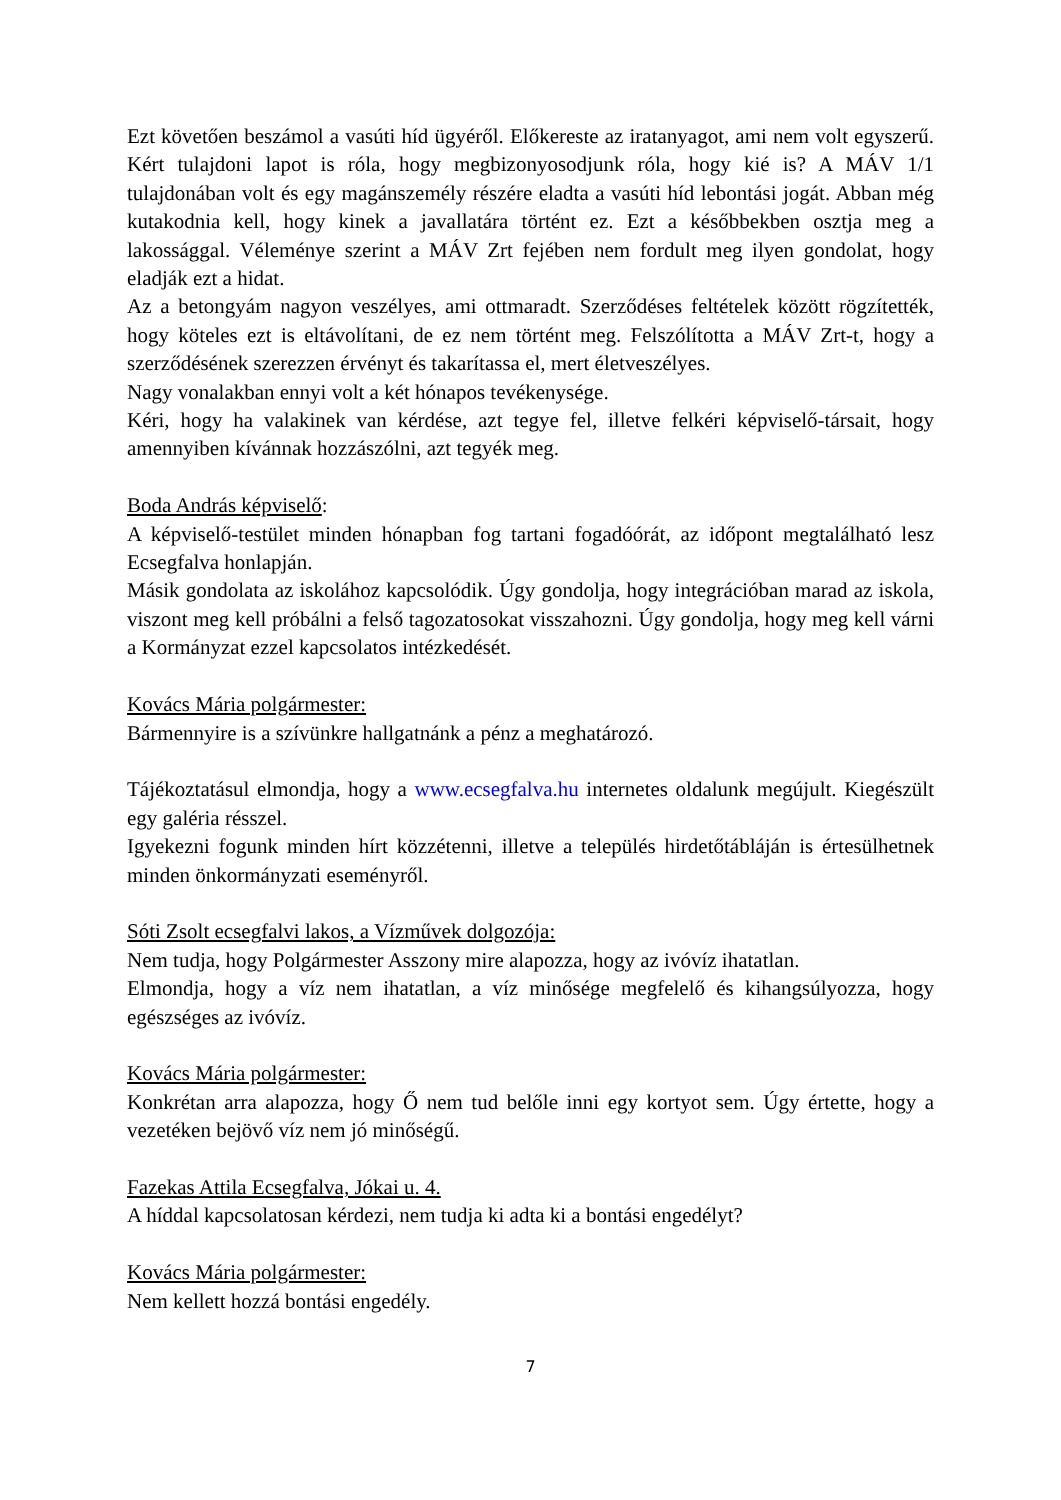Ezt követően beszámol a vasúti híd ügyéről. Előkereste az iratanyagot, ami nem volt egyszerű. Kért tulajdoni lapot is róla, hogy megbizonyosodjunk róla, hogy kié is? A MÁV 1/1 tulajdonában volt és egy magánszemély részére eladta a vasúti híd lebontási jogát. Abban még kutakodnia kell, hogy kinek a javallatára történt ez. Ezt a későbbekben osztja meg a lakossággal. Véleménye szerint a MÁV Zrt fejében nem fordult meg ilyen gondolat, hogy eladják ezt a hidat.
Az a betongyám nagyon veszélyes, ami ottmaradt. Szerződéses feltételek között rögzítették, hogy köteles ezt is eltávolítani, de ez nem történt meg. Felszólította a MÁV Zrt-t, hogy a szerződésének szerezzen érvényt és takarítassa el, mert életveszélyes.
Nagy vonalakban ennyi volt a két hónapos tevékenysége.
Kéri, hogy ha valakinek van kérdése, azt tegye fel, illetve felkéri képviselő-társait, hogy amennyiben kívánnak hozzászólni, azt tegyék meg.
Boda András képviselő:
A képviselő-testület minden hónapban fog tartani fogadóórát, az időpont megtalálható lesz Ecsegfalva honlapján.
Másik gondolata az iskolához kapcsolódik. Úgy gondolja, hogy integrációban marad az iskola, viszont meg kell próbálni a felső tagozatosokat visszahozni. Úgy gondolja, hogy meg kell várni a Kormányzat ezzel kapcsolatos intézkedését.
Kovács Mária polgármester:
Bármennyire is a szívünkre hallgatnánk a pénz a meghatározó.
Tájékoztatásul elmondja, hogy a www.ecsegfalva.hu internetes oldalunk megújult. Kiegészült egy galéria résszel.
Igyekezni fogunk minden hírt közzétenni, illetve a település hirdetőtábláján is értesülhetnek minden önkormányzati eseményről.
Sóti Zsolt ecsegfalvi lakos, a Vízművek dolgozója:
Nem tudja, hogy Polgármester Asszony mire alapozza, hogy az ivóvíz ihatatlan.
Elmondja, hogy a víz nem ihatatlan, a víz minősége megfelelő és kihangsúlyozza, hogy egészséges az ivóvíz.
Kovács Mária polgármester:
Konkrétan arra alapozza, hogy Ő nem tud belőle inni egy kortyot sem. Úgy értette, hogy a vezetéken bejövő víz nem jó minőségű.
Fazekas Attila Ecsegfalva, Jókai u. 4.
A híddal kapcsolatosan kérdezi, nem tudja ki adta ki a bontási engedélyt?
Kovács Mária polgármester:
Nem kellett hozzá bontási engedély.
7